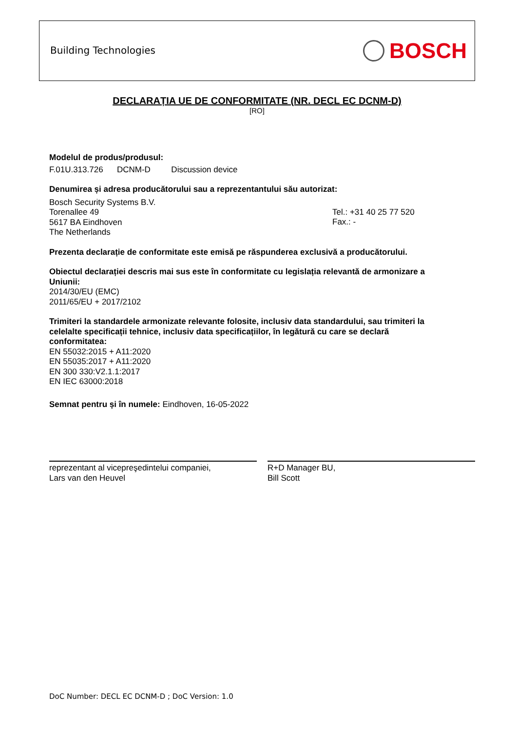Building Technologies BOSCH
DECLARAȚIA UE DE CONFORMITATE (NR. DECL EC DCNM-D)
[RO]
Modelul de produs/produsul:
F.01U.313.726 DCNM-D Discussion device
Denumirea și adresa producătorului sau a reprezentantului său autorizat:
Bosch Security Systems B.V.
Torenallee 49
5617 BA Eindhoven
The Netherlands
Tel.: +31 40 25 77 520
Fax.: -
Prezenta declarație de conformitate este emisă pe răspunderea exclusivă a producătorului.
Obiectul declarației descris mai sus este în conformitate cu legislația relevantă de armonizare a Uniunii:
2014/30/EU (EMC)
2011/65/EU + 2017/2102
Trimiteri la standardele armonizate relevante folosite, inclusiv data standardului, sau trimiteri la celelalte specificații tehnice, inclusiv data specificațiilor, în legătură cu care se declară conformitatea:
EN 55032:2015 + A11:2020
EN 55035:2017 + A11:2020
EN 300 330:V2.1.1:2017
EN IEC 63000:2018
Semnat pentru și în numele: Eindhoven, 16-05-2022
reprezentant al vicepreşedintelui companiei,
Lars van den Heuvel
R+D Manager BU,
Bill Scott
DoC Number: DECL EC DCNM-D ; DoC Version: 1.0